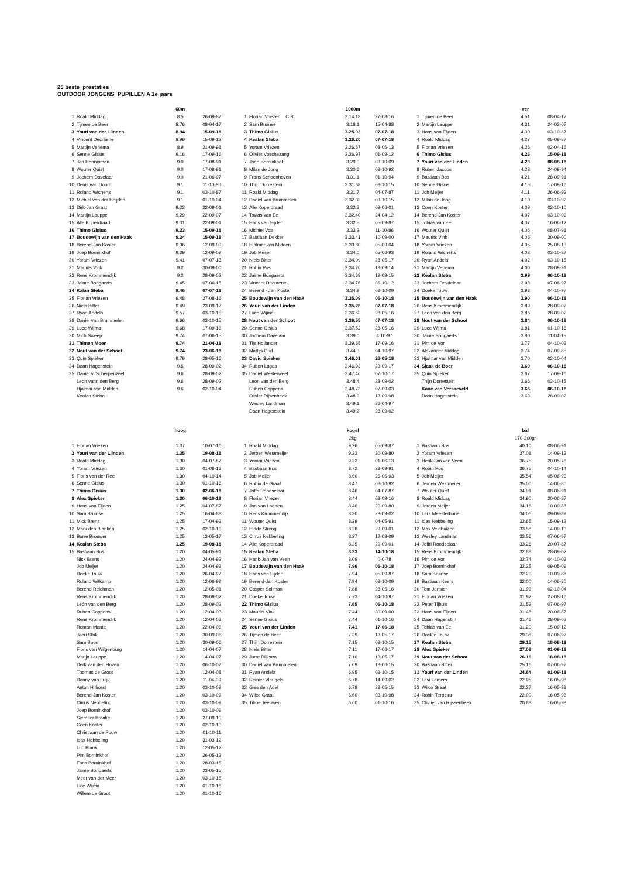25 beste prestaties
OUTDOOR JONGENS PUPILLEN A 1e jaars
| | | 60m | |
| --- | --- | --- | --- |
| 1 | Roald Middag | 8.5 | 26-09-87 |
| 2 | Tijmen de Beer | 8.76 | 08-04-17 |
| 3 | Youri van der Llinden | 8.94 | 15-09-18 |
| 4 | Vincent Decraene | 8.99 | 15-09-12 |
| 5 | Martijn Venema | 8.9 | 21-09-91 |
| 6 | Senne Gisius | 9.16 | 17-09-16 |
| 7 | Jan Hennipman | 9.0 | 17-08-91 |
| 8 | Wouter Quist | 9.0 | 17-08-91 |
| 9 | Jochem Davelaar | 9.0 | 21-06-97 |
| 10 | Denis van Doorn | 9.1 | 11-10-86 |
| 11 | Roland Wicherts | 9.1 | 03-10-87 |
| 12 | Michiel van der Heijden | 9.1 | 01-10-94 |
| 13 | Dirk-Jan Graat | 9.22 | 22-09-01 |
| 14 | Martijn Lauppe | 9.29 | 22-09-07 |
| 15 | Alle Koperdraad | 9.31 | 22-09-01 |
| 16 | Thimo Gisius | 9.33 | 15-09-18 |
| 17 | Boudewijn van den Haak | 9.34 | 15-09-18 |
| 18 | Berend-Jan Koster | 9.36 | 12-09-09 |
| 19 | Joep Borninkhof | 9.39 | 12-09-09 |
| 20 | Yoram Vriezen | 9.41 | 07-07-13 |
| 21 | Maurits Vink | 9.2 | 30-09-00 |
| 22 | Rens Krommendijk | 9.2 | 28-09-02 |
| 23 | Jaime Bongaerts | 9.45 | 07-06-15 |
| 24 | Kalan Steba | 9.46 | 07-07-18 |
| 25 | Florian Vriezen | 9.48 | 27-08-16 |
| 26 | Niels Bitter | 9.49 | 23-09-17 |
| 27 | Ryan Andela | 9.57 | 03-10-15 |
| 28 | Daniël van Brummelen | 9.66 | 03-10-15 |
| 29 | Luce Wijma | 9.68 | 17-09-16 |
| 30 | Mich Sweep | 9.74 | 07-06-15 |
| 31 | Thimen Moen | 9.74 | 21-04-18 |
| 32 | Nout van der Schoot | 9.74 | 23-06-18 |
| 33 | Quin Spieker | 9.79 | 28-05-16 |
| 34 | Daan Hagenstein | 9.6 | 28-09-02 |
| 35 | Daniël v. Scherpenzeel | 9.6 | 28-09-02 |
| | Leon vann den Berg | 9.6 | 28-09-02 |
| | Hjalmar van Midden | 9.6 | 02-10-04 |
| | Kealan Steba | | |
| | | 1000m | |
| --- | --- | --- | --- |
| 1 | Florian Vriezen C.R. | 3.14.18 | 27-08-16 |
| 2 | Sam Bruinse | 3.18.1 | 15-04-88 |
| 3 | Thimo Gisius | 3.25.03 | 07-07-18 |
| 4 | Kealan Steba | 3.26.20 | 07-07-18 |
| 5 | Yoram Vriezen | 3.26.67 | 08-06-13 |
| 6 | Olivier Voschezang | 3.26.97 | 01-09-12 |
| 7 | Joep Borninkhof | 3.29.0 | 03-10-09 |
| 8 | Milan de Jong | 3.30.6 | 03-10-92 |
| 9 | Frans Schoonhoven | 3.31.1 | 01-10-94 |
| 10 | Thijn Dorrestein | 3.31.68 | 03-10-15 |
| 11 | Roald Middag | 3.31.7 | 04-07-87 |
| 12 | Daniël van Brummelen | 3.32.03 | 03-10-15 |
| 13 | Alle Koperdraad | 3.32.3 | 09-06-01 |
| 14 | Tovias van Ee | 3.32.40 | 24-04-12 |
| 15 | Hans van Eijden | 3.32.5 | 05-09-87 |
| 16 | Michiel Vos | 3.33.2 | 11-10-86 |
| 17 | Bastiaan Dekker | 3.33.41 | 10-09-00 |
| 18 | Hjalmar van Midden | 3.33.80 | 05-09-04 |
| 19 | Job Meijer | 3.34.0 | 05-06-93 |
| 20 | Niels Bitter | 3.34.09 | 28-05-17 |
| 21 | Robin Pos | 3.34.26 | 13-09-14 |
| 22 | Jaime Bongaerts | 3.34.69 | 19-09-15 |
| 23 | Vincent Decraene | 3.34.76 | 06-10-12 |
| 24 | Berend - Jan Koster | 3.34.9 | 03-10-09 |
| 25 | Boudewijn van den Haak | 3.35.09 | 06-10-18 |
| 26 | Youri van der Linden | 3.35.28 | 07-07-18 |
| 27 | Luce Wijma | 3.36.53 | 28-05-16 |
| 28 | Nout van der Schoot | 3.36.55 | 07-07-18 |
| 29 | Senne Gisius | 3.37.52 | 28-05-16 |
| 30 | Jochem Davelaar | 3.39.0 | 4.10-97 |
| 31 | Tijs Hollander | 3.39.65 | 17-09-16 |
| 32 | Mattijs Oud | 3.44.3 | 04-10-97 |
| 33 | David Spieker | 3.46.01 | 26-05-18 |
| 34 | Ruben Lagas | 3.46.93 | 23-09-17 |
| 35 | Daniël Westerweel | 3.47.46 | 07-10-17 |
| | Leon van den Berg | 3.48.4 | 28-09-02 |
| | Ruben Coppens | 3.48.73 | 07-09-03 |
| | Olivier Rijsenbeek | 3.48.9 | 13-09-98 |
| | Wesley Landman | 3.49.1 | 26-04-97 |
| | Daan Hagenstein | 3.49.2 | 28-09-02 |
| | | ver | |
| --- | --- | --- | --- |
| 1 | Tijmen de Beer | 4.51 | 08-04-17 |
| 2 | Martijn Lauppe | 4.31 | 24-03-07 |
| 3 | Hans van Eijden | 4.30 | 03-10-87 |
| 4 | Roald Middag | 4.27 | 05-09-87 |
| 5 | Florian Vriezen | 4.26 | 02-04-16 |
| 6 | Thimo Gisius | 4.26 | 15-09-18 |
| 7 | Youri van der Linden | 4.23 | 08-08-18 |
| 8 | Ruben Jacobs | 4.22 | 24-09-94 |
| 9 | Bastiaan Bos | 4.21 | 28-09-91 |
| 10 | Senne Gisius | 4.15 | 17-09-16 |
| 11 | Job Meijer | 4.11 | 26-06-93 |
| 12 | Milan de Jong | 4.10 | 03-10-92 |
| 13 | Coen Koster | 4.09 | 02-10-10 |
| 14 | Berend-Jan Koster | 4.07 | 03-10-09 |
| 15 | Tobias van Ee | 4.07 | 16-06-12 |
| 16 | Wouter Quist | 4.06 | 08-07-91 |
| 17 | Maurits Vink | 4.06 | 30-09-00 |
| 18 | Yoram Vriezen | 4.05 | 25-08-13 |
| 19 | Roland Wicherts | 4.02 | 03-10-87 |
| 20 | Ryan Andela | 4.02 | 03-10-15 |
| 21 | Martijn Venema | 4.00 | 28-09-91 |
| 22 | Kealan Steba | 3.99 | 06-10-18 |
| 23 | Jochem Davdelaar | 3.98 | 07-06-97 |
| 24 | Doeke Touw | 3.93 | 04-10-97 |
| 25 | Boudewijn van den Haak | 3.90 | 06-10-18 |
| 26 | Rens Krommendijk | 3.89 | 28-09-02 |
| 27 | Leon van den Berg | 3.86 | 28-09-02 |
| 28 | Nout van der Schoot | 3.84 | 06-10-18 |
| 29 | Luce Wijma | 3.81 | 01-10-16 |
| 30 | Jaime Bongaerts | 3.80 | 11-04-15 |
| 31 | Pim de Vor | 3.77 | 04-10-03 |
| 32 | Alexander Middag | 3.74 | 07-09-85 |
| 33 | Hjalmar van Midden | 3.70 | 02-10-04 |
| 34 | Sjaak de Boer | 3.69 | 06-10-18 |
| 35 | Quin Spieker | 3.67 | 17-09-16 |
| | Thijn Dorrestein | 3.66 | 03-10-15 |
| | Kane van Versseveld | 3.66 | 06-10-18 |
| | Daan Hagenstein | 3.63 | 28-09-02 |
| | | hoog | |
| --- | --- | --- | --- |
| 1 | Florian Vriezen | 1.37 | 10-07-16 |
| 2 | Youri van der Llinden | 1.35 | 19-08-18 |
| 3 | Roald Middag | 1.30 | 04-07-87 |
| 4 | Yoram Vriezen | 1.30 | 01-06-13 |
| 5 | Floris van der Ree | 1.30 | 04-10-14 |
| 6 | Senne Gisius | 1.30 | 01-10-16 |
| 7 | Thimo Gisius | 1.30 | 02-06-18 |
| 8 | Alex Spieker | 1.30 | 06-10-18 |
| 9 | Hans van Eijden | 1.25 | 04-07-87 |
| 10 | Sam Bruinse | 1.25 | 16-04-88 |
| 11 | Mick Brens | 1.25 | 17-04-93 |
| 12 | Mark den Blanken | 1.25 | 02-10-10 |
| 13 | Borre Brouwer | 1.25 | 13-05-17 |
| 14 | Kealan Steba | 1.25 | 19-08-18 |
| 15 | Bastiaan Bos | 1.20 | 04-05-91 |
| | Nick Brens | 1.20 | 24-04-93 |
| | Job Meijer | 1.20 | 24-04-93 |
| | Doeke Touw | 1.20 | 26-04-97 |
| | Roland Witkamp | 1.20 | 12-06-99 |
| | Berend Reichman | 1.20 | 12-05-01 |
| | Rens Krommendijk | 1.20 | 28-09-02 |
| | León van den Berg | 1.20 | 28-09-02 |
| | Ruben Coppens | 1.20 | 12-04-03 |
| | Rens Krommendijk | 1.20 | 12-04-03 |
| | Roman Monte | 1.20 | 22-04-06 |
| | Joeri Strik | 1.20 | 30-09-06 |
| | Sam Boom | 1.20 | 30-09-06 |
| | Floris van Wilgenburg | 1.20 | 14-04-07 |
| | Marijn Lauppe | 1.20 | 14-04-07 |
| | Derk van den Hoven | 1.20 | 06-10-07 |
| | Thomas de Groot | 1.20 | 12-04-08 |
| | Danny van Luijk | 1.20 | 11-04-09 |
| | Anton Hilhorst | 1.20 | 03-10-09 |
| | Berend-Jan Koster | 1.20 | 03-10-09 |
| | Cirrus Nebbeling | 1.20 | 03-10-09 |
| | Joep Borninkhof | 1.20 | 03-10-09 |
| | Siem ter Braake | 1.20 | 27-09-10 |
| | Coen Koster | 1.20 | 02-10-10 |
| | Christiaan de Pouw | 1.20 | 01-10-11 |
| | Idas Nebbeling | 1.20 | 31-03-12 |
| | Luc Blank | 1.20 | 12-05-12 |
| | Pim Borninkhof | 1.20 | 26-05-12 |
| | Fons Borninkhof | 1.20 | 28-03-15 |
| | Jaime Bongaerts | 1.20 | 23-05-15 |
| | Meer van der Meer | 1.20 | 03-10-15 |
| | Lice Wijma | 1.20 | 01-10-16 |
| | Willem de Groot | 1.20 | 01-10-16 |
| | | kogel | |
| --- | --- | --- | --- |
| | | 2kg | |
| 1 | Roald Middag | 9.26 | 05-09-87 |
| 2 | Jeroen Westmeijer | 9.23 | 20-09-80 |
| 3 | Yoram Vriezen | 9.22 | 01-06-13 |
| 4 | Bastiaan Bos | 8.72 | 28-09-91 |
| 5 | Job Meijer | 8.60 | 26-06-93 |
| 6 | Robin de Graaf | 8.47 | 03-10-92 |
| 7 | Joffri Roodselaar | 8.46 | 04-07-87 |
| 8 | Florian Vriezen | 8.44 | 03-09-16 |
| 9 | Jan van Loenen | 8.40 | 20-09-80 |
| 10 | Rens Krommendijk | 8.30 | 28-09-02 |
| 11 | Wouter Quist | 8.29 | 04-05-91 |
| 12 | Hidde Streng | 8.28 | 29-09-01 |
| 13 | Cirrus Nebbeling | 8.27 | 12-09-09 |
| 14 | Alle Koperdraad | 8.25 | 29-09-01 |
| 15 | Kealan Steba | 8.33 | 14-10-18 |
| 16 | Hank-Jan van Veen | 8.09 | 0-0-78 |
| 17 | Boudewijn van den Haak | 7.96 | 06-10-18 |
| 18 | Hans van Eijden | 7.94 | 05-09-87 |
| 19 | Berend-Jan Koster | 7.94 | 03-10-09 |
| 20 | Casper Sollman | 7.88 | 28-05-16 |
| 21 | Doeke Touw | 7.73 | 04-10-97 |
| 22 | Thimo Gisius | 7.65 | 06-10-18 |
| 23 | Maurits Vink | 7.44 | 30-09-00 |
| 24 | Senne Gisius | 7.44 | 01-10-16 |
| 25 | Youri van der Linden | 7.41 | 17-06-18 |
| 26 | Tijmen de Beer | 7.39 | 13-05-17 |
| 27 | Thijn Dorrestein | 7.15 | 03-10-15 |
| 28 | Niels Bitter | 7.11 | 17-06-17 |
| 29 | Jurre Dijkstra | 7.10 | 13-05-17 |
| 30 | Daniël van Brummelen | 7.09 | 13-06-15 |
| 31 | Ryan Andela | 6.95 | 03-10-15 |
| 32 | Reinier Vleugels | 6.78 | 14-09-02 |
| 33 | Gies den Adel | 6.78 | 23-05-15 |
| 34 | Wilco Graat | 6.60 | 03-10-98 |
| 35 | Tibbe Teeuwen | 6.60 | 01-10-16 |
| | | bal | |
| --- | --- | --- | --- |
| | | 170-200gr | |
| 1 | Bastiaan Bos | 40.10 | 08-06-91 |
| 2 | Yoram Vriezen | 37.08 | 14-09-13 |
| 3 | Henk-Jan van Veen | 36.75 | 20-05-78 |
| 4 | Robin Pos | 36.75 | 04-10-14 |
| 5 | Job Meijer | 35.54 | 05-06-93 |
| 6 | Jeroen Westmeijer | 35.00 | 14-06-80 |
| 7 | Wouter Quist | 34.91 | 08-06-91 |
| 8 | Roald Middag | 34.90 | 20-06-87 |
| 9 | Jeroen Meijer | 34.18 | 10-09-88 |
| 10 | Lars Meesterburie | 34.06 | 09-09-89 |
| 11 | Idas Nebbeling | 33.65 | 15-09-12 |
| 12 | Max Veldhuizen | 33.58 | 14-09-13 |
| 13 | Wesley Landman | 33.56 | 07-06-97 |
| 14 | Joffri Roodselaar | 33.26 | 20-07-87 |
| 15 | Rens Krommendijk | 32.88 | 28-09-02 |
| 16 | Pim de Vor | 32.74 | 04-10-03 |
| 17 | Joep Borninkhof | 32.25 | 09-05-09 |
| 18 | Sam Bruinse | 32.20 | 10-09-88 |
| 19 | Bastiaan Keers | 32.00 | 14-06-80 |
| 20 | Tom Jenster | 31.99 | 02-10-04 |
| 21 | Florian Vriezen | 31.92 | 27-08-16 |
| 22 | Peter Tijhuis | 31.52 | 07-06-97 |
| 23 | Hans van Eijden | 31.48 | 20-06-87 |
| 24 | Daan Hagenstijn | 31.46 | 28-09-02 |
| 25 | Tobias van Ee | 31.20 | 15-09-12 |
| 26 | Doekte Touw | 29.38 | 07-06-97 |
| 27 | Kealan Steba | 29.15 | 18-08-18 |
| 28 | Alex Spieker | 27.08 | 01-09-18 |
| 29 | Nout van der Schoot | 26.16 | 18-08-18 |
| 30 | Bastiaan Bitter | 25.16 | 07-06-97 |
| 31 | Youri van der Linden | 24.64 | 01-09-18 |
| 32 | Levi Lamers | 22.95 | 16-05-98 |
| 33 | Wilco Graat | 22.27 | 16-05-98 |
| 34 | Robin Terpstra | 22.00 | 16-05-98 |
| 35 | Oliviier van Rijssenbeek | 20.83 | 16-05-98 |